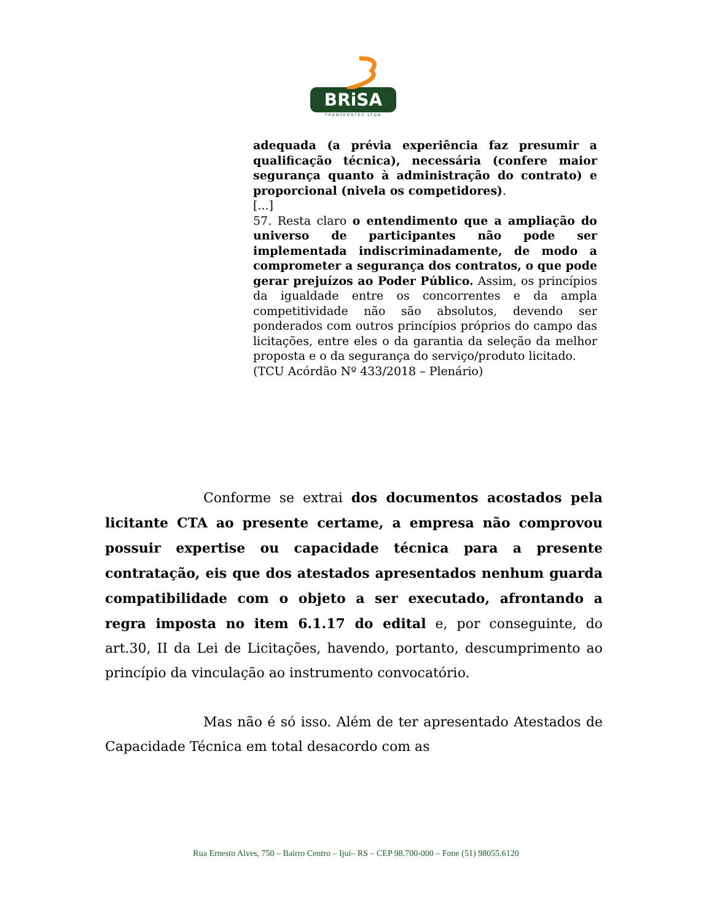BRiSA
TRANSPORTES LTDA
adequada (a prévia experiência faz presumir a qualificação técnica), necessária (confere maior segurança quanto à administração do contrato) e proporcional (nivela os competidores).
[...]
57. Resta claro o entendimento que a ampliação do universo de participantes não pode ser implementada indiscriminadamente, de modo a comprometer a segurança dos contratos, o que pode gerar prejuízos ao Poder Público. Assim, os princípios da igualdade entre os concorrentes e da ampla competitividade não são absolutos, devendo ser ponderados com outros princípios próprios do campo das licitações, entre eles o da garantia da seleção da melhor proposta e o da segurança do serviço/produto licitado.
(TCU Acórdão Nº 433/2018 – Plenário)
Conforme se extrai dos documentos acostados pela licitante CTA ao presente certame, a empresa não comprovou possuir expertise ou capacidade técnica para a presente contratação, eis que dos atestados apresentados nenhum guarda compatibilidade com o objeto a ser executado, afrontando a regra imposta no item 6.1.17 do edital e, por conseguinte, do art.30, II da Lei de Licitações, havendo, portanto, descumprimento ao princípio da vinculação ao instrumento convocatório.
Mas não é só isso. Além de ter apresentado Atestados de Capacidade Técnica em total desacordo com as
Rua Ernesto Alves, 750 – Bairro Centro – Ijuí– RS – CEP 98.700-000 – Fone (51) 98055.6120